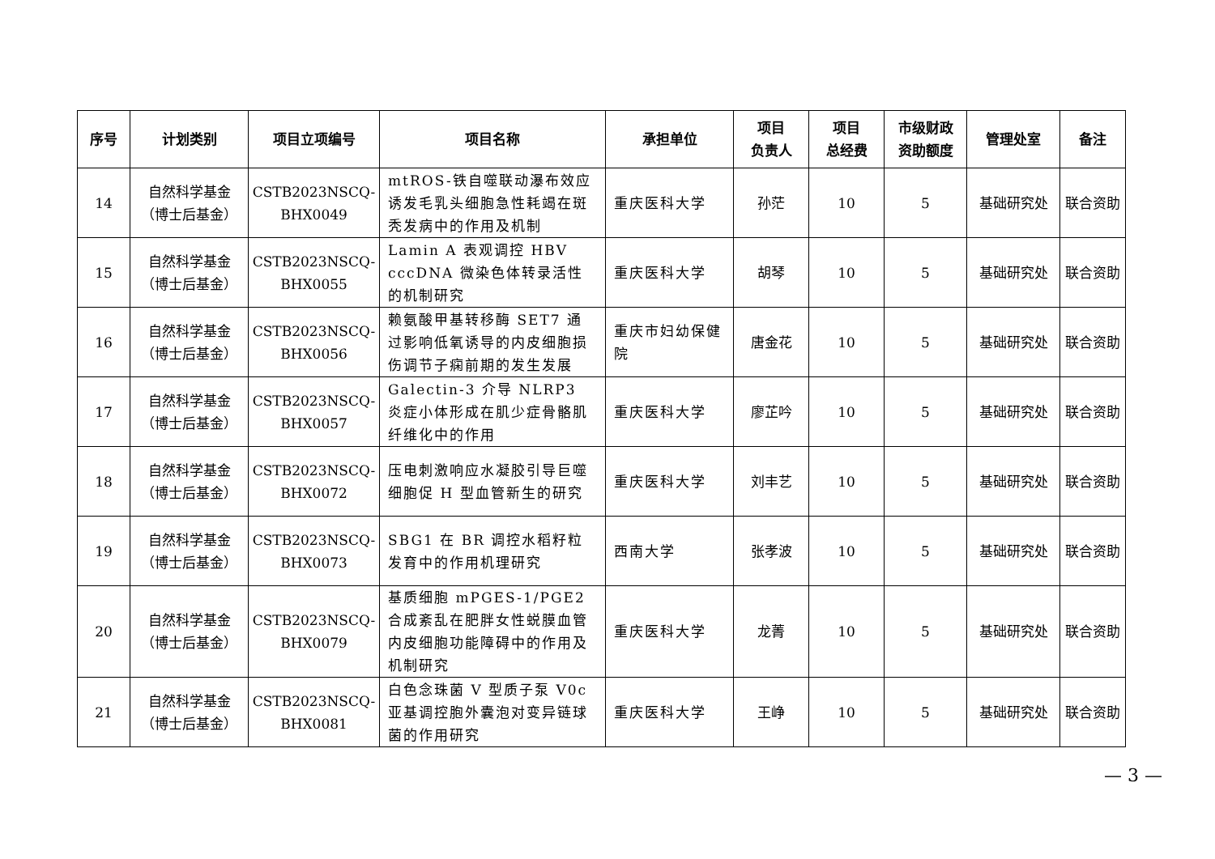| 序号 | 计划类别 | 项目立项编号 | 项目名称 | 承担单位 | 项目 负责人 | 项目 总经费 | 市级财政 资助额度 | 管理处室 | 备注 |
| --- | --- | --- | --- | --- | --- | --- | --- | --- | --- |
| 14 | 自然科学基金 （博士后基金） | CSTB2023NSCQ- BHX0049 | mtROS-铁自噬联动瀑布效应诱发毛乳头细胞急性耗竭在斑秃发病中的作用及机制 | 重庆医科大学 | 孙茫 | 10 | 5 | 基础研究处 | 联合资助 |
| 15 | 自然科学基金 （博士后基金） | CSTB2023NSCQ- BHX0055 | Lamin A 表观调控 HBV cccDNA 微染色体转录活性的机制研究 | 重庆医科大学 | 胡琴 | 10 | 5 | 基础研究处 | 联合资助 |
| 16 | 自然科学基金 （博士后基金） | CSTB2023NSCQ- BHX0056 | 赖氨酸甲基转移酶 SET7 通过影响低氧诱导的内皮细胞损伤调节子痫前期的发生发展 | 重庆市妇幼保健院 | 唐金花 | 10 | 5 | 基础研究处 | 联合资助 |
| 17 | 自然科学基金 （博士后基金） | CSTB2023NSCQ- BHX0057 | Galectin-3 介导 NLRP3 炎症小体形成在肌少症骨骼肌纤维化中的作用 | 重庆医科大学 | 廖芷吟 | 10 | 5 | 基础研究处 | 联合资助 |
| 18 | 自然科学基金 （博士后基金） | CSTB2023NSCQ- BHX0072 | 压电刺激响应水凝胶引导巨噬细胞促 H 型血管新生的研究 | 重庆医科大学 | 刘丰艺 | 10 | 5 | 基础研究处 | 联合资助 |
| 19 | 自然科学基金 （博士后基金） | CSTB2023NSCQ- BHX0073 | SBG1 在 BR 调控水稻籽粒发育中的作用机理研究 | 西南大学 | 张孝波 | 10 | 5 | 基础研究处 | 联合资助 |
| 20 | 自然科学基金 （博士后基金） | CSTB2023NSCQ- BHX0079 | 基质细胞 mPGES-1/PGE2 合成紊乱在肥胖女性蜕膜血管内皮细胞功能障碍中的作用及机制研究 | 重庆医科大学 | 龙菁 | 10 | 5 | 基础研究处 | 联合资助 |
| 21 | 自然科学基金 （博士后基金） | CSTB2023NSCQ- BHX0081 | 白色念珠菌 V 型质子泵 V0c 亚基调控胞外囊泡对变异链球菌的作用研究 | 重庆医科大学 | 王峥 | 10 | 5 | 基础研究处 | 联合资助 |
— 3 —